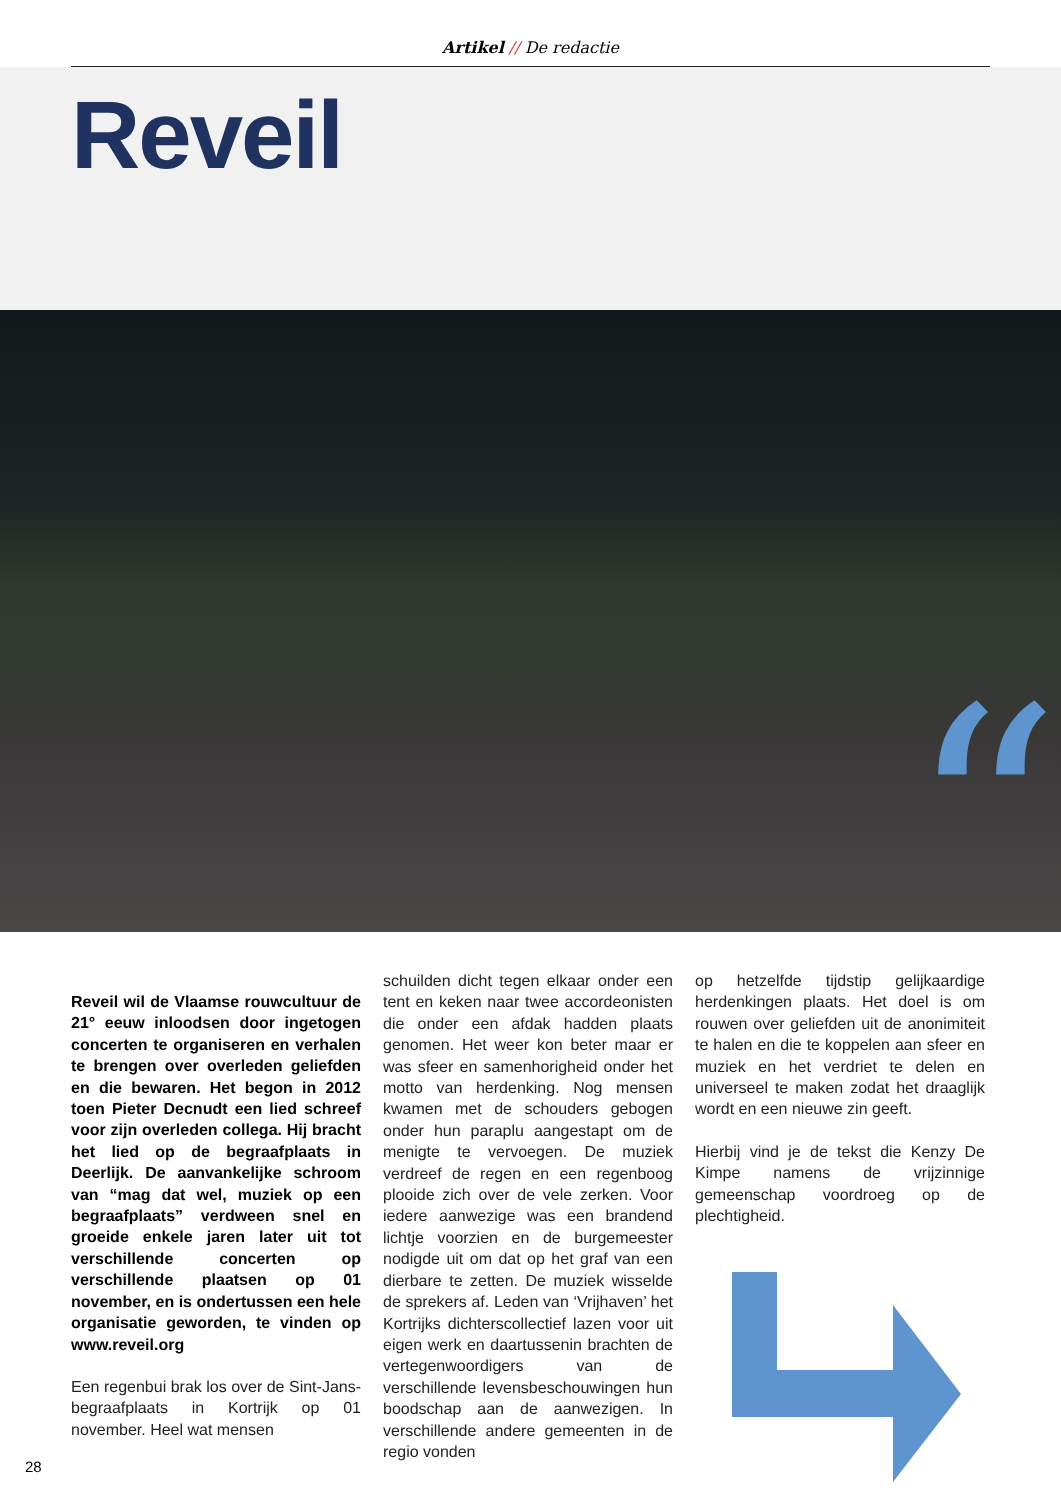Artikel // De redactie
Reveil
“
Reveil wil de Vlaamse rouwcultuur de 21° eeuw inloodsen door ingetogen concerten te organiseren en verhalen te brengen over overleden geliefden en die bewaren. Het begon in 2012 toen Pieter Decnudt een lied schreef voor zijn overleden collega. Hij bracht het lied op de begraafplaats in Deerlijk. De aanvankelijke schroom van “mag dat wel, muziek op een begraafplaats” verdween snel en groeide enkele jaren later uit tot verschillende concerten op verschillende plaatsen op 01 november, en is ondertussen een hele organisatie geworden, te vinden op www.reveil.org
Een regenbui brak los over de Sint-Jans-begraafplaats in Kortrijk op 01 november. Heel wat mensen
schuilden dicht tegen elkaar onder een tent en keken naar twee accordeonisten die onder een afdak hadden plaats genomen. Het weer kon beter maar er was sfeer en samenhorigheid onder het motto van herdenking. Nog mensen kwamen met de schouders gebogen onder hun paraplu aangestapt om de menigte te vervoegen. De muziek verdreef de regen en een regenboog plooide zich over de vele zerken. Voor iedere aanwezige was een brandend lichtje voorzien en de burgemeester nodigde uit om dat op het graf van een dierbare te zetten. De muziek wisselde de sprekers af. Leden van ‘Vrijhaven’ het Kortrijks dichterscollectief lazen voor uit eigen werk en daartussenin brachten de vertegenwoordigers van de verschillende levensbeschouwingen hun boodschap aan de aanwezigen. In verschillende andere gemeenten in de regio vonden
op hetzelfde tijdstip gelijkaardige herdenkingen plaats. Het doel is om rouwen over geliefden uit de anonimiteit te halen en die te koppelen aan sfeer en muziek en het verdriet te delen en universeel te maken zodat het draaglijk wordt en een nieuwe zin geeft.
Hierbij vind je de tekst die Kenzy De Kimpe namens de vrijzinnige gemeenschap voordroeg op de plechtigheid.
28